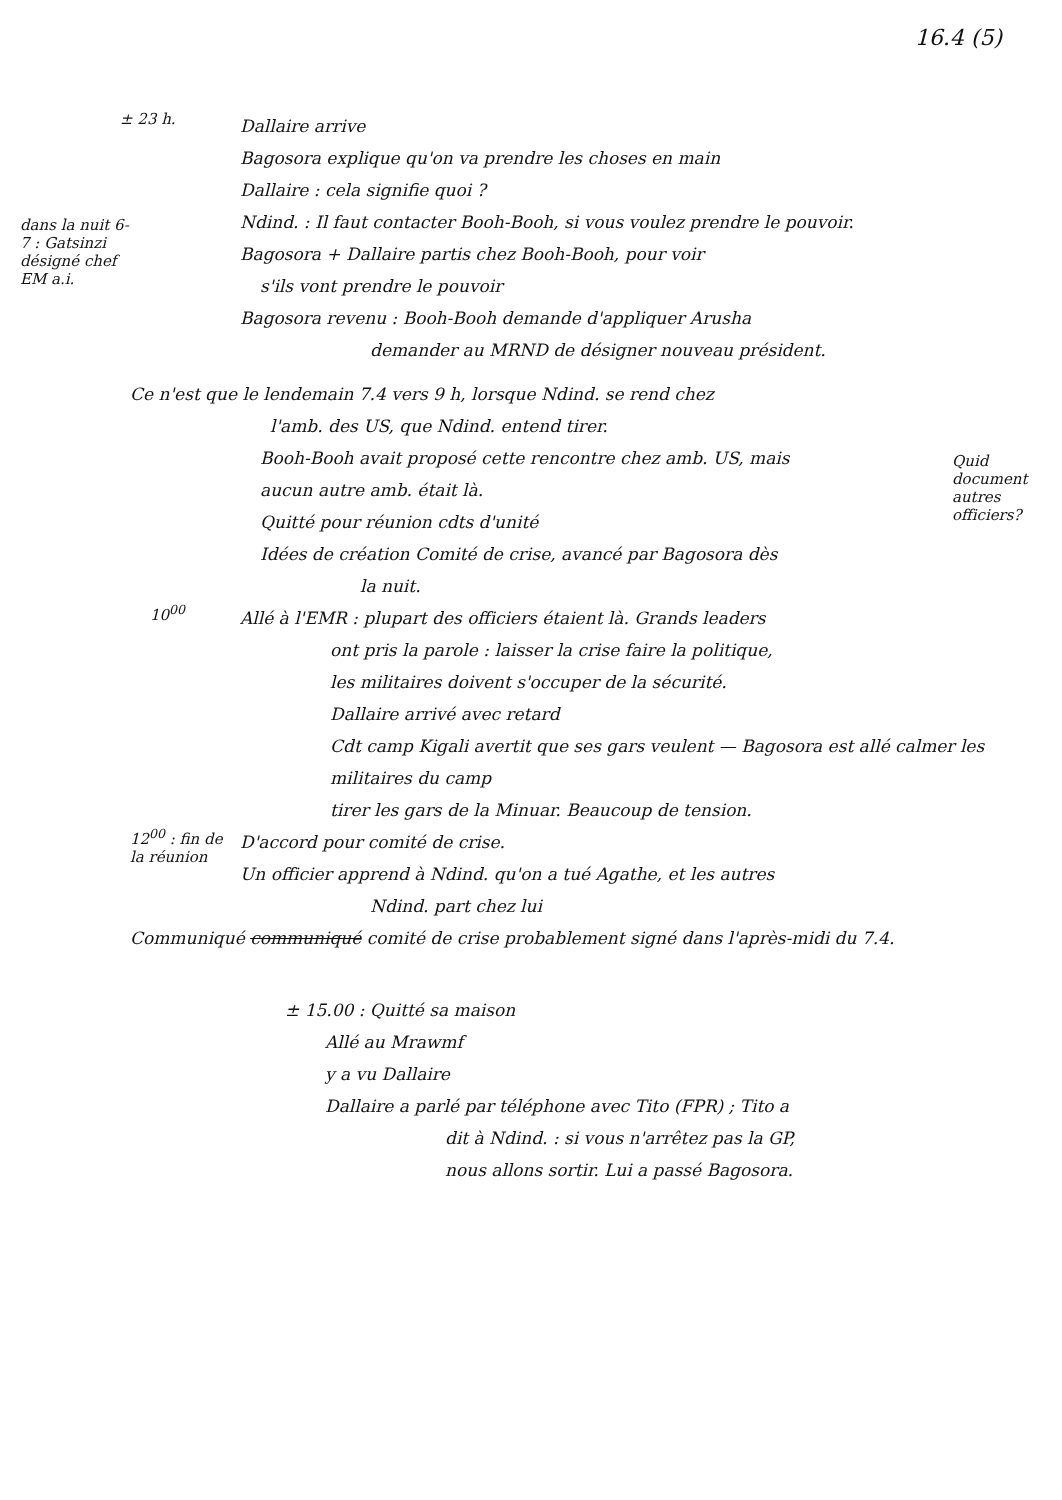16.4 (5)
± 23 h.
Dallaire arrive
Bagosora explique qu'on va prendre les choses en main
Dallaire : cela signifie quoi ?
Ndind. : Il faut contacter Booh-Booh, si vous voulez prendre le pouvoir.
Bagosora + Dallaire partis chez Booh-Booh, pour voir
s'ils vont prendre le pouvoir
Bagosora revenu : Booh-Booh demande d'appliquer Arusha
demander au MRND de désigner nouveau président.
dans la nuit 6-7 : Gatsinzi désigné chef EM a.i.
Ce n'est que le lendemain 7.4 vers 9 h, lorsque Ndind. se rend chez
l'amb. des US, que Ndind. entend tirer.
Booh-Booh avait proposé cette rencontre chez amb. US, mais
aucun autre amb. était là.
Quitté pour réunion cdts d'unité
Idées de création Comité de crise, avancé par Bagosora dès
la nuit.
Quid document autres officiers?
10<sup>00</sup>
Allé à l'EMR : plupart des officiers étaient là. Grands leaders
ont pris la parole : laisser la crise faire la politique,
les militaires doivent s'occuper de la sécurité.
Dallaire arrivé avec retard
Cdt camp Kigali avertit que ses gars veulent — Bagosora est allé calmer les militaires du camp
tirer les gars de la Minuar. Beaucoup de tension.
12<sup>00</sup> : fin de la réunion
D'accord pour comité de crise.
Un officier apprend à Ndind. qu'on a tué Agathe, et les autres
Ndind. part chez lui
Communiqué communiqué comité de crise probablement signé dans l'après-midi du 7.4.
± 15.00 : Quitté sa maison
Allé au Mrawmf
y a vu Dallaire
Dallaire a parlé par téléphone avec Tito (FPR) ; Tito a
dit à Ndind. : si vous n'arrêtez pas la GP,
nous allons sortir. Lui a passé Bagosora.